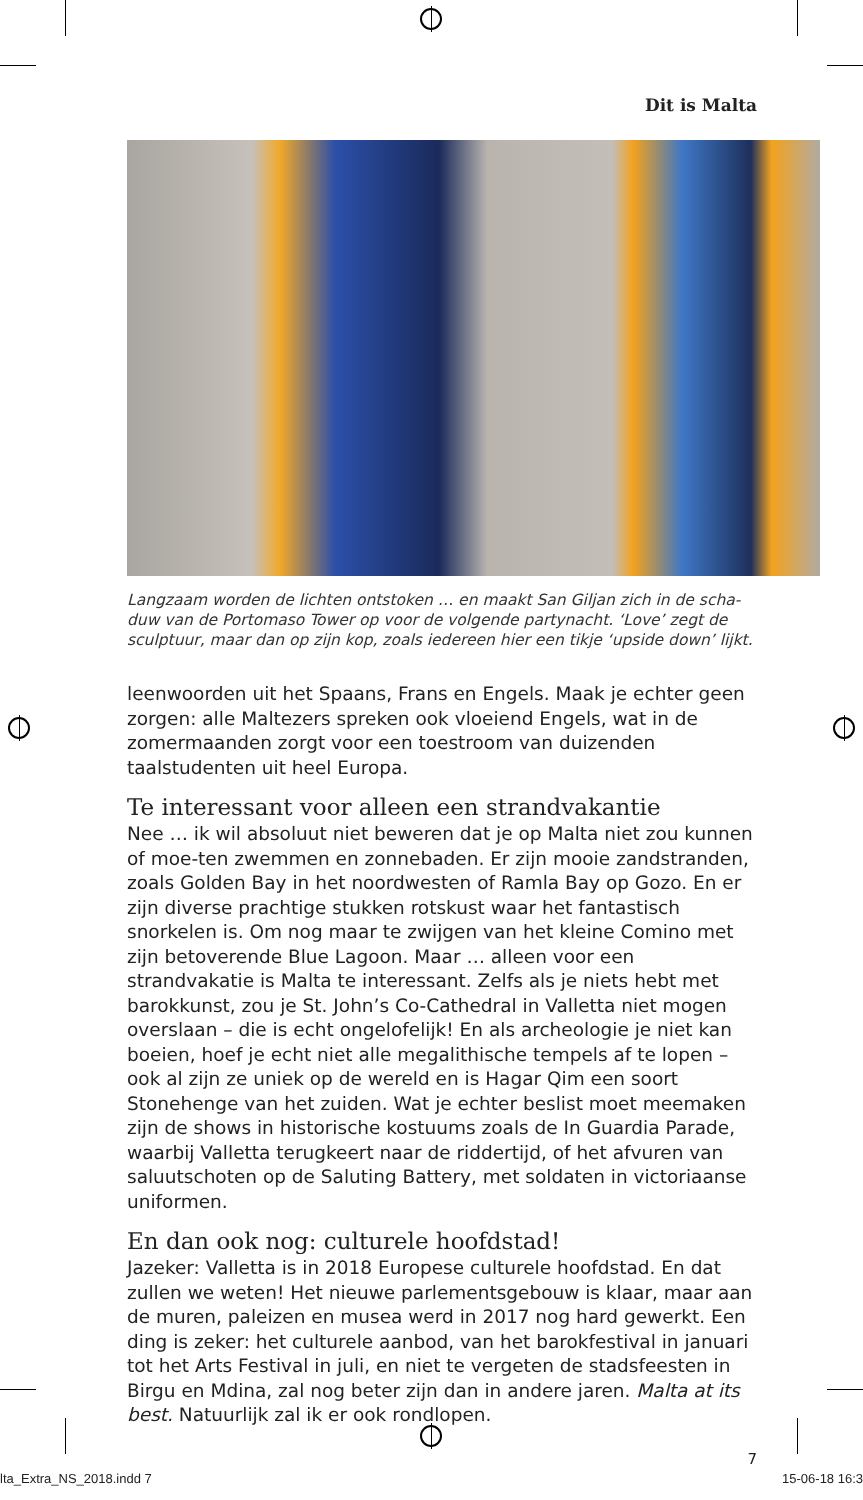Dit is Malta
Langzaam worden de lichten ontstoken … en maakt San Giljan zich in de scha-duw van de Portomaso Tower op voor de volgende partynacht. ‘Love’ zegt de sculptuur, maar dan op zijn kop, zoals iedereen hier een tikje ‘upside down’ lijkt.
leenwoorden uit het Spaans, Frans en Engels. Maak je echter geen zorgen: alle Maltezers spreken ook vloeiend Engels, wat in de zomermaanden zorgt voor een toestroom van duizenden taalstudenten uit heel Europa.
Te interessant voor alleen een strandvakantie
Nee … ik wil absoluut niet beweren dat je op Malta niet zou kunnen of moe-ten zwemmen en zonnebaden. Er zijn mooie zandstranden, zoals Golden Bay in het noordwesten of Ramla Bay op Gozo. En er zijn diverse prachtige stukken rotskust waar het fantastisch snorkelen is. Om nog maar te zwijgen van het kleine Comino met zijn betoverende Blue Lagoon. Maar … alleen voor een strandvakatie is Malta te interessant. Zelfs als je niets hebt met barokkunst, zou je St. John’s Co-Cathedral in Valletta niet mogen overslaan – die is echt ongelofelijk! En als archeologie je niet kan boeien, hoef je echt niet alle megalithische tempels af te lopen – ook al zijn ze uniek op de wereld en is Hagar Qim een soort Stonehenge van het zuiden. Wat je echter beslist moet meemaken zijn de shows in historische kostuums zoals de In Guardia Parade, waarbij Valletta terugkeert naar de riddertijd, of het afvuren van saluutschoten op de Saluting Battery, met soldaten in victoriaanse uniformen.
En dan ook nog: culturele hoofdstad!
Jazeker: Valletta is in 2018 Europese culturele hoofdstad. En dat zullen we weten! Het nieuwe parlementsgebouw is klaar, maar aan de muren, paleizen en musea werd in 2017 nog hard gewerkt. Een ding is zeker: het culturele aanbod, van het barokfestival in januari tot het Arts Festival in juli, en niet te vergeten de stadsfeesten in Birgu en Mdina, zal nog beter zijn dan in andere jaren. Malta at its best. Natuurlijk zal ik er ook rondlopen.
7
lta_Extra_NS_2018.indd 7 15-06-18 16:3